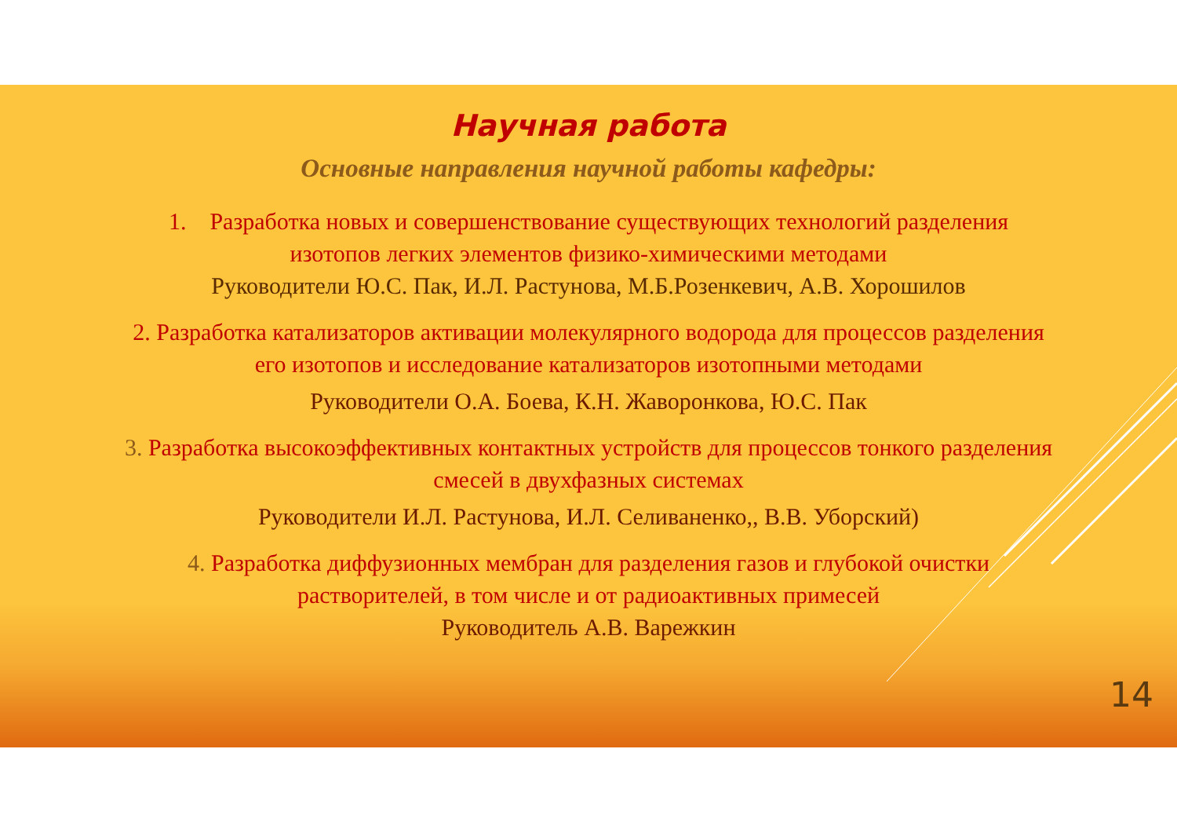Научная работа
Основные направления научной работы кафедры:
1. Разработка новых и совершенствование существующих технологий разделения
изотопов легких элементов физико-химическими методами
Руководители Ю.С. Пак, И.Л. Растунова, М.Б.Розенкевич, А.В. Хорошилов
2. Разработка катализаторов активации молекулярного водорода для процессов разделения
его изотопов и исследование катализаторов изотопными методами
Руководители О.А. Боева, К.Н. Жаворонкова, Ю.С. Пак
3. Разработка высокоэффективных контактных устройств для процессов тонкого разделения
смесей в двухфазных системах
Руководители И.Л. Растунова, И.Л. Селиваненко,, В.В. Уборский)
4. Разработка диффузионных мембран для разделения газов и глубокой очистки
растворителей, в том числе и от радиоактивных примесей
Руководитель А.В. Варежкин
14